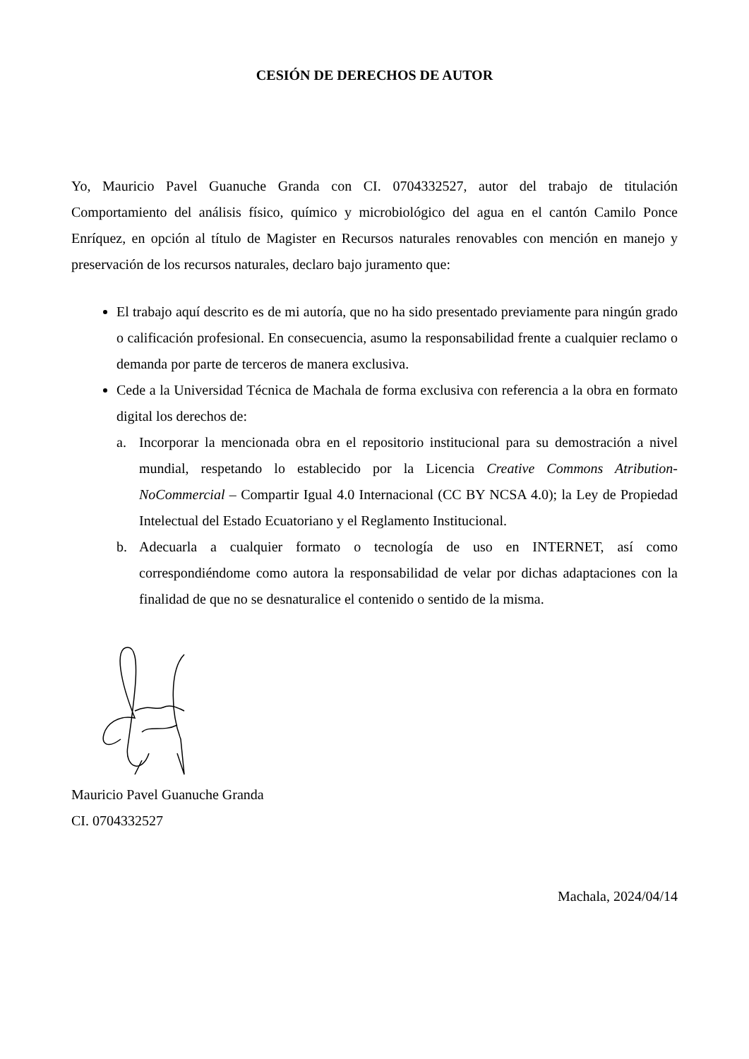CESIÓN DE DERECHOS DE AUTOR
Yo, Mauricio Pavel Guanuche Granda con CI. 0704332527, autor del trabajo de titulación Comportamiento del análisis físico, químico y microbiológico del agua en el cantón Camilo Ponce Enríquez, en opción al título de Magister en Recursos naturales renovables con mención en manejo y preservación de los recursos naturales, declaro bajo juramento que:
El trabajo aquí descrito es de mi autoría, que no ha sido presentado previamente para ningún grado o calificación profesional. En consecuencia, asumo la responsabilidad frente a cualquier reclamo o demanda por parte de terceros de manera exclusiva.
Cede a la Universidad Técnica de Machala de forma exclusiva con referencia a la obra en formato digital los derechos de:
a. Incorporar la mencionada obra en el repositorio institucional para su demostración a nivel mundial, respetando lo establecido por la Licencia Creative Commons Atribution-NoCommercial – Compartir Igual 4.0 Internacional (CC BY NCSA 4.0); la Ley de Propiedad Intelectual del Estado Ecuatoriano y el Reglamento Institucional.
b. Adecuarla a cualquier formato o tecnología de uso en INTERNET, así como correspondiéndome como autora la responsabilidad de velar por dichas adaptaciones con la finalidad de que no se desnaturalice el contenido o sentido de la misma.
Mauricio Pavel Guanuche Granda
CI. 0704332527
Machala, 2024/04/14